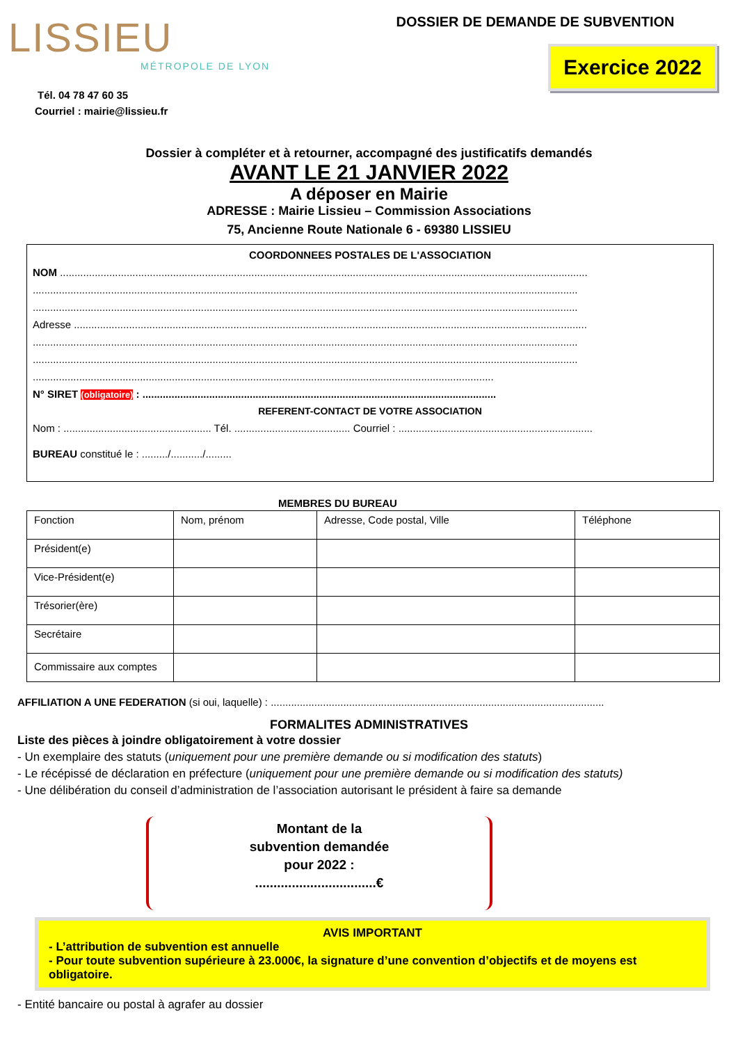LISSIEU
MÉTROPOLE DE LYON
Tél. 04 78 47 60 35
Courriel : mairie@lissieu.fr
DOSSIER DE DEMANDE DE SUBVENTION
Exercice 2022
Dossier à compléter et à retourner, accompagné des justificatifs demandés
AVANT LE 21 JANVIER 2022
A déposer en Mairie
ADRESSE : Mairie Lissieu – Commission Associations
75, Ancienne Route Nationale 6 - 69380 LISSIEU
COORDONNEES POSTALES DE L'ASSOCIATION
NOM ......................................................................................................................................................................................
............................................................................................................................................................................................
............................................................................................................................................................................................
Adresse .................................................................................................................................................................................
............................................................................................................................................................................................
............................................................................................................................................................................................
...............................................................................................................................................................
N° SIRET (obligatoire) : ..........................................................................................................................
REFERENT-CONTACT DE VOTRE ASSOCIATION
Nom : ................................................... Tél. ........................................ Courriel : ...................................................................
BUREAU constitué le : ........./.........../.........
MEMBRES DU BUREAU
| Fonction | Nom, prénom | Adresse, Code postal, Ville | Téléphone |
| Président(e) | | | |
| Vice-Président(e) | | | |
| Trésorier(ère) | | | |
| Secrétaire | | | |
| Commissaire aux comptes | | | |
AFFILIATION A UNE FEDERATION (si oui, laquelle) : ...................................................................................................................
FORMALITES ADMINISTRATIVES
Liste des pièces à joindre obligatoirement à votre dossier
- Un exemplaire des statuts (uniquement pour une première demande ou si modification des statuts)
- Le récépissé de déclaration en préfecture (uniquement pour une première demande ou si modification des statuts)
- Une délibération du conseil d’administration de l’association autorisant le président à faire sa demande
Montant de la
subvention demandée
pour 2022 :
.................................€
AVIS IMPORTANT
- L’attribution de subvention est annuelle
- Pour toute subvention supérieure à 23.000€, la signature d’une convention d’objectifs et de moyens est obligatoire.
- Entité bancaire ou postal à agrafer au dossier